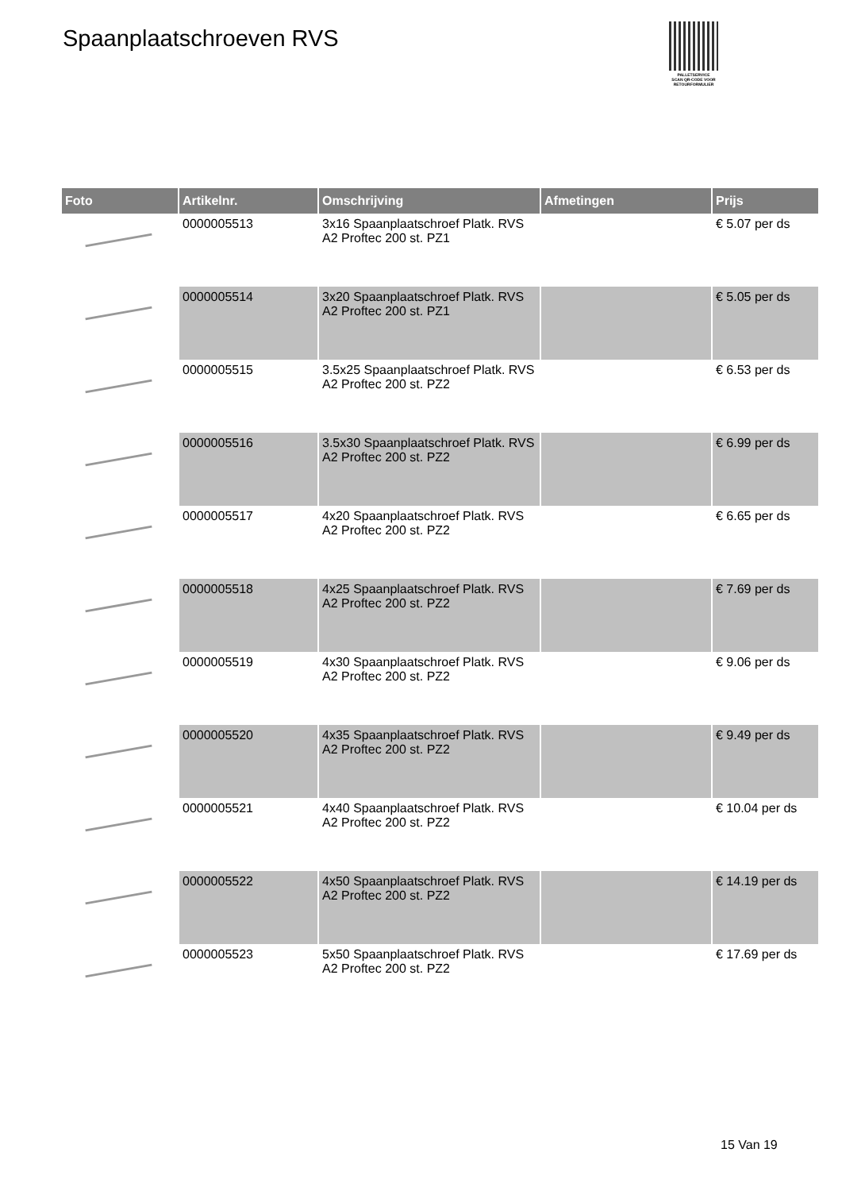Spaanplaatschroeven RVS
PALLETSERVICE
SCAN QR-CODE VOOR RETOURFORMULIER
| Foto | Artikelnr. | Omschrijving | Afmetingen | Prijs |
| --- | --- | --- | --- | --- |
| | 0000005513 | 3x16 Spaanplaatschroef Platk. RVS A2 Proftec 200 st. PZ1 | | € 5.07 per ds |
| | 0000005514 | 3x20 Spaanplaatschroef Platk. RVS A2 Proftec 200 st. PZ1 | | € 5.05 per ds |
| | 0000005515 | 3.5x25 Spaanplaatschroef Platk. RVS A2 Proftec 200 st. PZ2 | | € 6.53 per ds |
| | 0000005516 | 3.5x30 Spaanplaatschroef Platk. RVS A2 Proftec 200 st. PZ2 | | € 6.99 per ds |
| | 0000005517 | 4x20 Spaanplaatschroef Platk. RVS A2 Proftec 200 st. PZ2 | | € 6.65 per ds |
| | 0000005518 | 4x25 Spaanplaatschroef Platk. RVS A2 Proftec 200 st. PZ2 | | € 7.69 per ds |
| | 0000005519 | 4x30 Spaanplaatschroef Platk. RVS A2 Proftec 200 st. PZ2 | | € 9.06 per ds |
| | 0000005520 | 4x35 Spaanplaatschroef Platk. RVS A2 Proftec 200 st. PZ2 | | € 9.49 per ds |
| | 0000005521 | 4x40 Spaanplaatschroef Platk. RVS A2 Proftec 200 st. PZ2 | | € 10.04 per ds |
| | 0000005522 | 4x50 Spaanplaatschroef Platk. RVS A2 Proftec 200 st. PZ2 | | € 14.19 per ds |
| | 0000005523 | 5x50 Spaanplaatschroef Platk. RVS A2 Proftec 200 st. PZ2 | | € 17.69 per ds |
15 Van 19